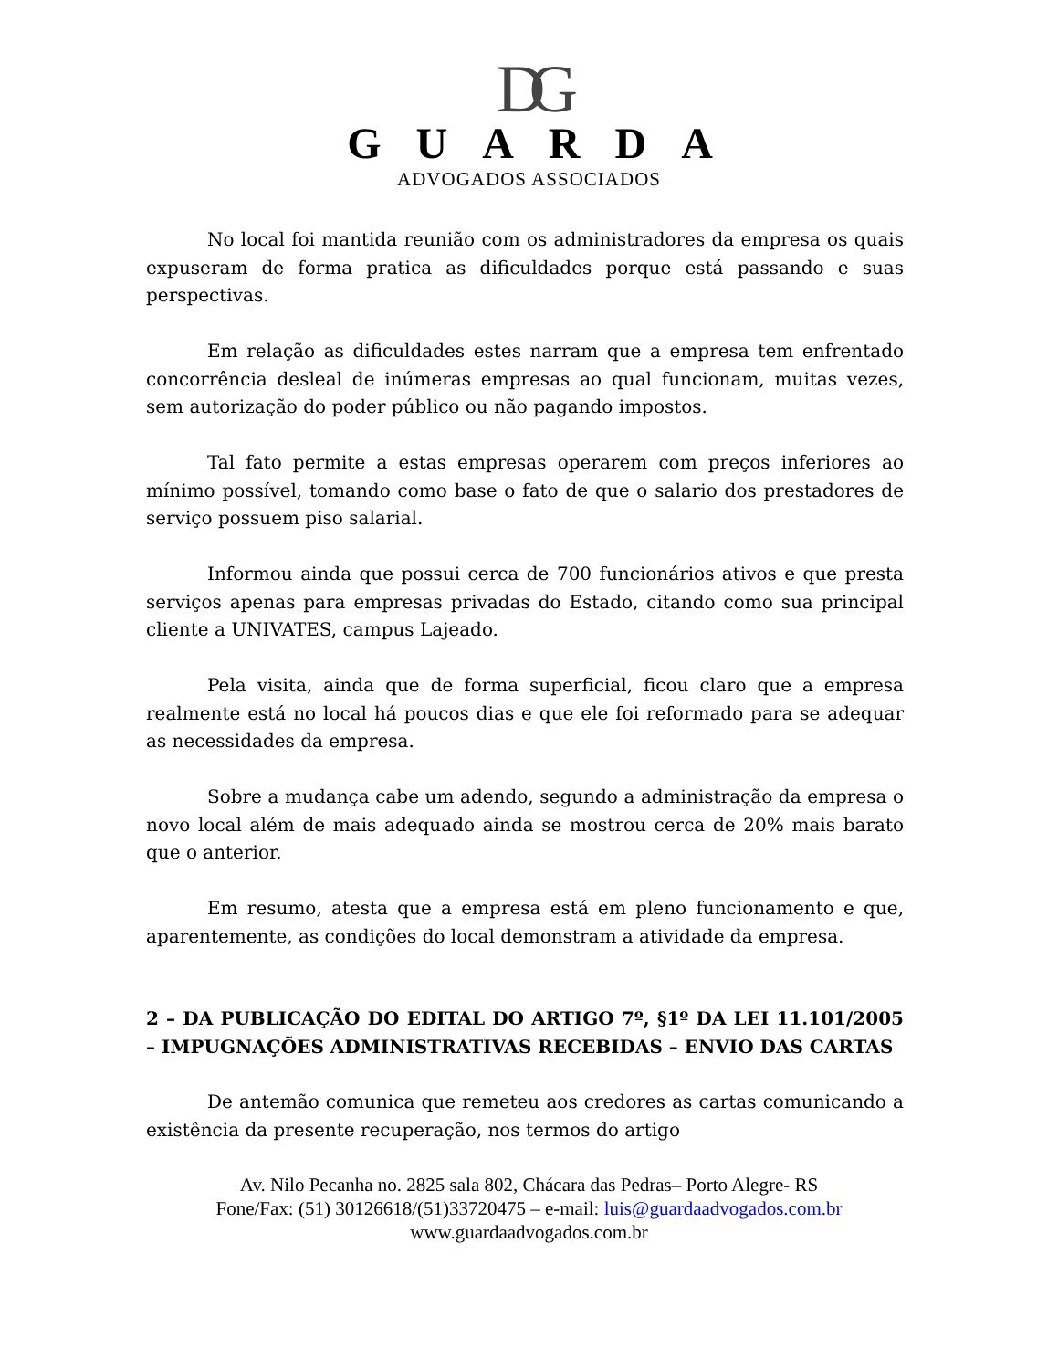DG
GUARDA
ADVOGADOS ASSOCIADOS
No local foi mantida reunião com os administradores da empresa os quais expuseram de forma pratica as dificuldades porque está passando e suas perspectivas.
Em relação as dificuldades estes narram que a empresa tem enfrentado concorrência desleal de inúmeras empresas ao qual funcionam, muitas vezes, sem autorização do poder público ou não pagando impostos.
Tal fato permite a estas empresas operarem com preços inferiores ao mínimo possível, tomando como base o fato de que o salario dos prestadores de serviço possuem piso salarial.
Informou ainda que possui cerca de 700 funcionários ativos e que presta serviços apenas para empresas privadas do Estado, citando como sua principal cliente a UNIVATES, campus Lajeado.
Pela visita, ainda que de forma superficial, ficou claro que a empresa realmente está no local há poucos dias e que ele foi reformado para se adequar as necessidades da empresa.
Sobre a mudança cabe um adendo, segundo a administração da empresa o novo local além de mais adequado ainda se mostrou cerca de 20% mais barato que o anterior.
Em resumo, atesta que a empresa está em pleno funcionamento e que, aparentemente, as condições do local demonstram a atividade da empresa.
2 – DA PUBLICAÇÃO DO EDITAL DO ARTIGO 7º, §1º DA LEI 11.101/2005 – IMPUGNAÇÕES ADMINISTRATIVAS RECEBIDAS – ENVIO DAS CARTAS
De antemão comunica que remeteu aos credores as cartas comunicando a existência da presente recuperação, nos termos do artigo
Av. Nilo Pecanha no. 2825 sala 802, Chácara das Pedras– Porto Alegre- RS
Fone/Fax: (51) 30126618/(51)33720475 – e-mail: luis@guardaadvogados.com.br
www.guardaadvogados.com.br